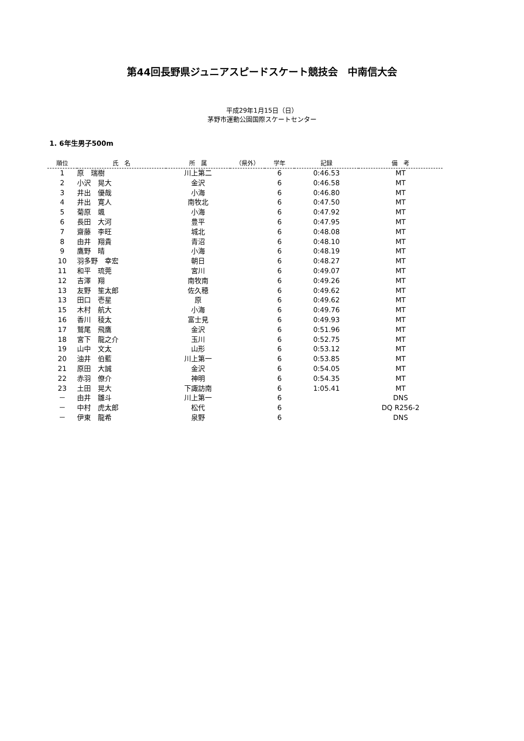第44回長野県ジュニアスピードスケート競技会　中南信大会
平成29年1月15日（日）
茅野市運動公園国際スケートセンター
1. 6年生男子500m
| 順位 | 氏 名 | 所 属 | （県外） | 学年 | 記録 | 備 考 |
| --- | --- | --- | --- | --- | --- | --- |
| 1 | 原 瑞樹 | 川上第二 | | 6 | 0:46.53 | MT |
| 2 | 小沢 晃大 | 金沢 | | 6 | 0:46.58 | MT |
| 3 | 井出 優哉 | 小海 | | 6 | 0:46.80 | MT |
| 4 | 井出 寛人 | 南牧北 | | 6 | 0:47.50 | MT |
| 5 | 菊原 颯 | 小海 | | 6 | 0:47.92 | MT |
| 6 | 長田 大河 | 豊平 | | 6 | 0:47.95 | MT |
| 7 | 齋藤 李旺 | 城北 | | 6 | 0:48.08 | MT |
| 8 | 由井 翔貴 | 青沼 | | 6 | 0:48.10 | MT |
| 9 | 鷹野 晴 | 小海 | | 6 | 0:48.19 | MT |
| 10 | 羽多野 幸宏 | 朝日 | | 6 | 0:48.27 | MT |
| 11 | 和平 琉莞 | 宮川 | | 6 | 0:49.07 | MT |
| 12 | 吉澤 翔 | 南牧南 | | 6 | 0:49.26 | MT |
| 13 | 友野 笙太郎 | 佐久穂 | | 6 | 0:49.62 | MT |
| 13 | 田口 壱星 | 原 | | 6 | 0:49.62 | MT |
| 15 | 木村 航大 | 小海 | | 6 | 0:49.76 | MT |
| 16 | 香川 稜太 | 富士見 | | 6 | 0:49.93 | MT |
| 17 | 鷲尾 飛鷹 | 金沢 | | 6 | 0:51.96 | MT |
| 18 | 宮下 龍之介 | 玉川 | | 6 | 0:52.75 | MT |
| 19 | 山中 文太 | 山形 | | 6 | 0:53.12 | MT |
| 20 | 油井 伯藍 | 川上第一 | | 6 | 0:53.85 | MT |
| 21 | 原田 大誠 | 金沢 | | 6 | 0:54.05 | MT |
| 22 | 赤羽 僚介 | 神明 | | 6 | 0:54.35 | MT |
| 23 | 土田 晃大 | 下諏訪南 | | 6 | 1:05.41 | MT |
| － | 由井 雛斗 | 川上第一 | | 6 | | DNS |
| － | 中村 虎太郎 | 松代 | | 6 | | DQ R256-2 |
| － | 伊東 龍希 | 泉野 | | 6 | | DNS |